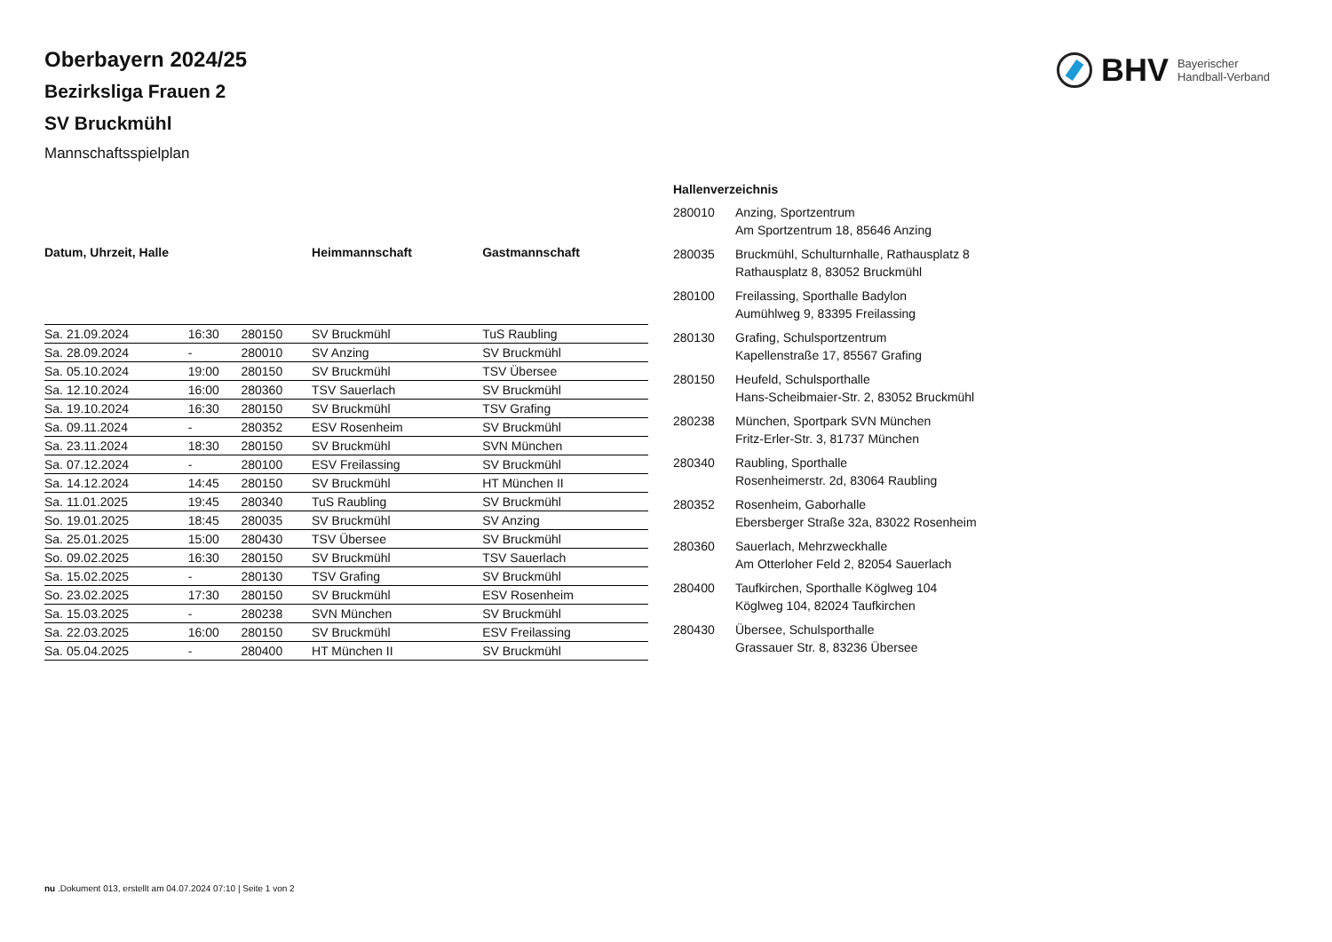BHV Bayerischer
Handball-Verband
Oberbayern 2024/25
Bezirksliga Frauen 2
SV Bruckmühl
Mannschaftsspielplan
| Datum, Uhrzeit, Halle | | | Heimmannschaft | Gastmannschaft |
| --- | --- | --- | --- | --- |
| Sa. 21.09.2024 | 16:30 | 280150 | SV Bruckmühl | TuS Raubling |
| Sa. 28.09.2024 | - | 280010 | SV Anzing | SV Bruckmühl |
| Sa. 05.10.2024 | 19:00 | 280150 | SV Bruckmühl | TSV Übersee |
| Sa. 12.10.2024 | 16:00 | 280360 | TSV Sauerlach | SV Bruckmühl |
| Sa. 19.10.2024 | 16:30 | 280150 | SV Bruckmühl | TSV Grafing |
| Sa. 09.11.2024 | - | 280352 | ESV Rosenheim | SV Bruckmühl |
| Sa. 23.11.2024 | 18:30 | 280150 | SV Bruckmühl | SVN München |
| Sa. 07.12.2024 | - | 280100 | ESV Freilassing | SV Bruckmühl |
| Sa. 14.12.2024 | 14:45 | 280150 | SV Bruckmühl | HT München II |
| Sa. 11.01.2025 | 19:45 | 280340 | TuS Raubling | SV Bruckmühl |
| So. 19.01.2025 | 18:45 | 280035 | SV Bruckmühl | SV Anzing |
| Sa. 25.01.2025 | 15:00 | 280430 | TSV Übersee | SV Bruckmühl |
| So. 09.02.2025 | 16:30 | 280150 | SV Bruckmühl | TSV Sauerlach |
| Sa. 15.02.2025 | - | 280130 | TSV Grafing | SV Bruckmühl |
| So. 23.02.2025 | 17:30 | 280150 | SV Bruckmühl | ESV Rosenheim |
| Sa. 15.03.2025 | - | 280238 | SVN München | SV Bruckmühl |
| Sa. 22.03.2025 | 16:00 | 280150 | SV Bruckmühl | ESV Freilassing |
| Sa. 05.04.2025 | - | 280400 | HT München II | SV Bruckmühl |
| Hallenverzeichnis | |
| --- | --- |
| 280010 | Anzing, Sportzentrum Am Sportzentrum 18, 85646 Anzing |
| 280035 | Bruckmühl, Schulturnhalle, Rathausplatz 8 Rathausplatz 8, 83052 Bruckmühl |
| 280100 | Freilassing, Sporthalle Badylon Aumühlweg 9, 83395 Freilassing |
| 280130 | Grafing, Schulsportzentrum Kapellenstraße 17, 85567 Grafing |
| 280150 | Heufeld, Schulsporthalle Hans-Scheibmaier-Str. 2, 83052 Bruckmühl |
| 280238 | München, Sportpark SVN München Fritz-Erler-Str. 3, 81737 München |
| 280340 | Raubling, Sporthalle Rosenheimerstr. 2d, 83064 Raubling |
| 280352 | Rosenheim, Gaborhalle Ebersberger Straße 32a, 83022 Rosenheim |
| 280360 | Sauerlach, Mehrzweckhalle Am Otterloher Feld 2, 82054 Sauerlach |
| 280400 | Taufkirchen, Sporthalle Köglweg 104 Köglweg 104, 82024 Taufkirchen |
| 280430 | Übersee, Schulsporthalle Grassauer Str. 8, 83236 Übersee |
nu .Dokument 013, erstellt am 04.07.2024 07:10 | Seite 1 von 2